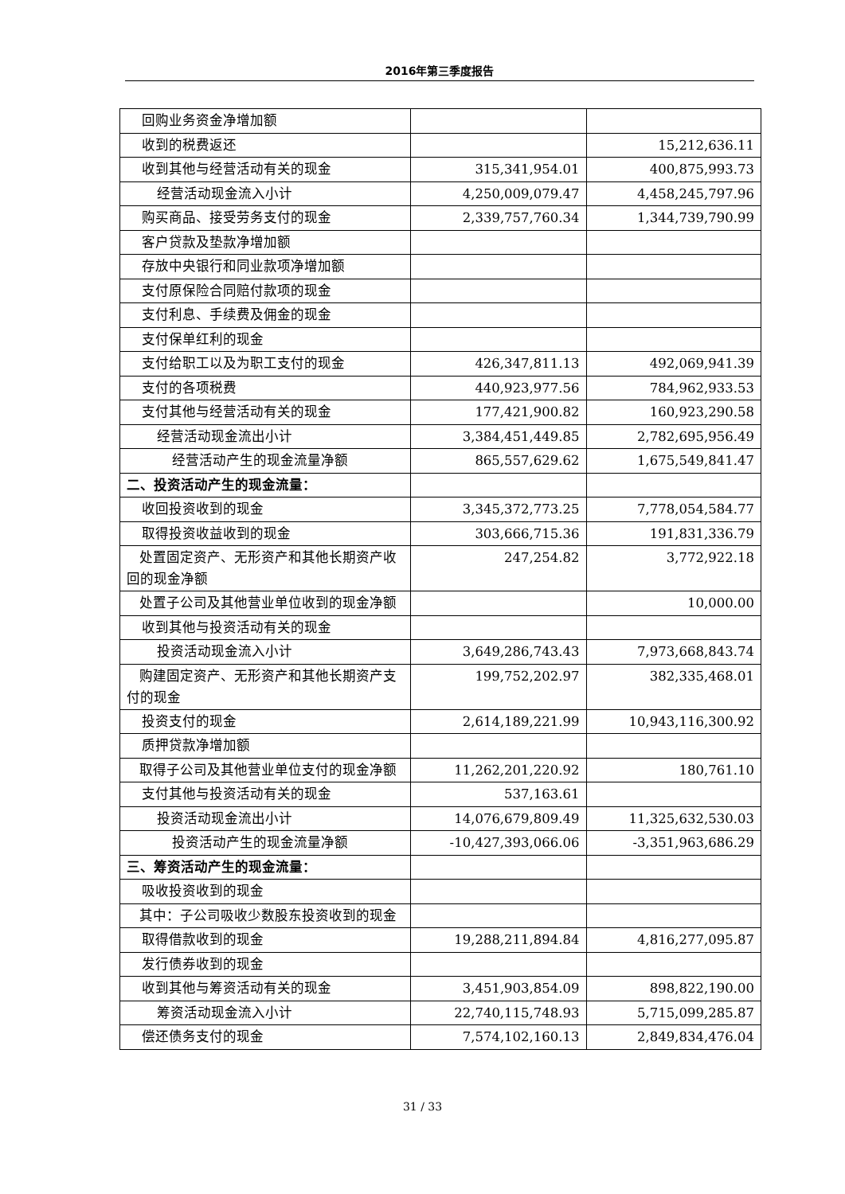2016年第三季度报告
| 回购业务资金净增加额 | | |
| 收到的税费返还 | | 15,212,636.11 |
| 收到其他与经营活动有关的现金 | 315,341,954.01 | 400,875,993.73 |
| 经营活动现金流入小计 | 4,250,009,079.47 | 4,458,245,797.96 |
| 购买商品、接受劳务支付的现金 | 2,339,757,760.34 | 1,344,739,790.99 |
| 客户贷款及垫款净增加额 | | |
| 存放中央银行和同业款项净增加额 | | |
| 支付原保险合同赔付款项的现金 | | |
| 支付利息、手续费及佣金的现金 | | |
| 支付保单红利的现金 | | |
| 支付给职工以及为职工支付的现金 | 426,347,811.13 | 492,069,941.39 |
| 支付的各项税费 | 440,923,977.56 | 784,962,933.53 |
| 支付其他与经营活动有关的现金 | 177,421,900.82 | 160,923,290.58 |
| 经营活动现金流出小计 | 3,384,451,449.85 | 2,782,695,956.49 |
| 经营活动产生的现金流量净额 | 865,557,629.62 | 1,675,549,841.47 |
| 二、投资活动产生的现金流量： | | |
| 收回投资收到的现金 | 3,345,372,773.25 | 7,778,054,584.77 |
| 取得投资收益收到的现金 | 303,666,715.36 | 191,831,336.79 |
| 处置固定资产、无形资产和其他长期资产收回的现金净额 | 247,254.82 | 3,772,922.18 |
| 处置子公司及其他营业单位收到的现金净额 | | 10,000.00 |
| 收到其他与投资活动有关的现金 | | |
| 投资活动现金流入小计 | 3,649,286,743.43 | 7,973,668,843.74 |
| 购建固定资产、无形资产和其他长期资产支付的现金 | 199,752,202.97 | 382,335,468.01 |
| 投资支付的现金 | 2,614,189,221.99 | 10,943,116,300.92 |
| 质押贷款净增加额 | | |
| 取得子公司及其他营业单位支付的现金净额 | 11,262,201,220.92 | 180,761.10 |
| 支付其他与投资活动有关的现金 | 537,163.61 | |
| 投资活动现金流出小计 | 14,076,679,809.49 | 11,325,632,530.03 |
| 投资活动产生的现金流量净额 | -10,427,393,066.06 | -3,351,963,686.29 |
| 三、筹资活动产生的现金流量： | | |
| 吸收投资收到的现金 | | |
| 其中：子公司吸收少数股东投资收到的现金 | | |
| 取得借款收到的现金 | 19,288,211,894.84 | 4,816,277,095.87 |
| 发行债券收到的现金 | | |
| 收到其他与筹资活动有关的现金 | 3,451,903,854.09 | 898,822,190.00 |
| 筹资活动现金流入小计 | 22,740,115,748.93 | 5,715,099,285.87 |
| 偿还债务支付的现金 | 7,574,102,160.13 | 2,849,834,476.04 |
31 / 33